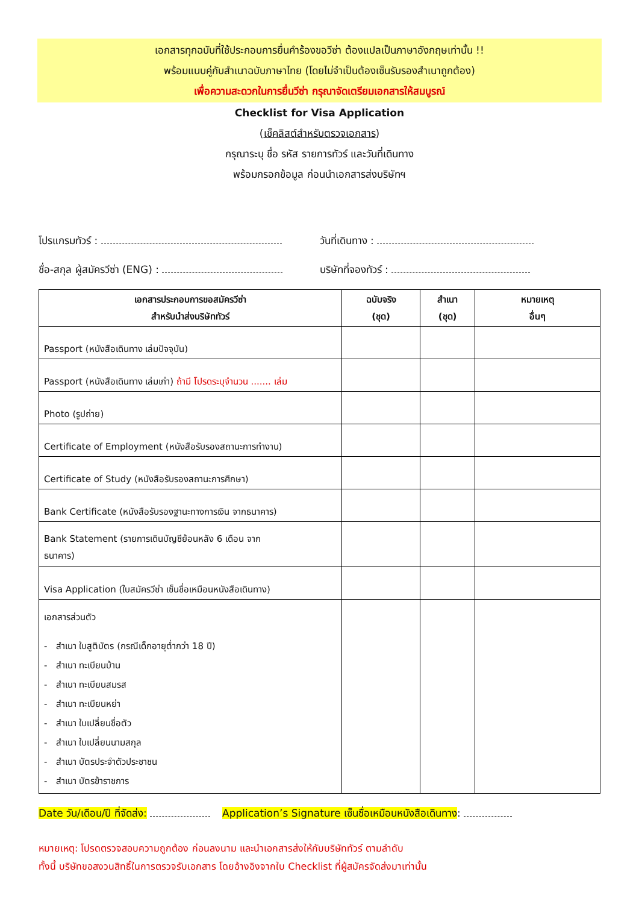เอกสารทุกฉบับที่ใช้ประกอบการยื่นคำร้องขอวีซ่า ต้องแปลเป็นภาษาอังกฤษเท่านั้น !!
พร้อมแนบคู่กับสำเนาฉบับภาษาไทย (โดยไม่จำเป็นต้องเซ็นรับรองสำเนาถูกต้อง)
เพื่อความสะดวกในการยื่นวีซ่า กรุณาจัดเตรียมเอกสารให้สมบูรณ์
Checklist for Visa Application
(เช็คลิสต์สำหรับตรวจเอกสาร)
กรุณาระบุ ชื่อ รหัส รายการทัวร์ และวันที่เดินทาง
พร้อมกรอกข้อมูล ก่อนนำเอกสารส่งบริษัทฯ
โปรแกรมทัวร์ : วันที่เดินทาง :
ชื่อ-สกุล ผู้สมัครวีซ่า (ENG) :
บริษัทที่จองทัวร์ :
| เอกสารประกอบการขอสมัครวีซ่า สำหรับนำส่งบริษัททัวร์ | ฉบับจริง (ชุด) | สำเนา (ชุด) | หมายเหตุ อื่นๆ |
| --- | --- | --- | --- |
| Passport (หนังสือเดินทาง เล่มปัจจุบัน) | | | |
| Passport (หนังสือเดินทาง เล่มเก่า) ถ้ามี โปรดระบุจำนวน ....... เล่ม | | | |
| Photo (รูปถ่าย) | | | |
| Certificate of Employment (หนังสือรับรองสถานะการทำงาน) | | | |
| Certificate of Study (หนังสือรับรองสถานะการศึกษา) | | | |
| Bank Certificate (หนังสือรับรองฐานะทางการเงิน จากธนาคาร) | | | |
| Bank Statement (รายการเดินบัญชีย้อนหลัง 6 เดือน จาก ธนาคาร) | | | |
| Visa Application (ใบสมัครวีซ่า เซ็นชื่อเหมือนหนังสือเดินทาง) | | | |
| เอกสารส่วนตัว - สำเนา ใบสูติบัตร (กรณีเด็กอายุต่ำกว่า 18 ปี) - สำเนา ทะเบียนบ้าน - สำเนา ทะเบียนสมรส - สำเนา ทะเบียนหย่า - สำเนา ใบเปลี่ยนชื่อตัว - สำเนา ใบเปลี่ยนนามสกุล - สำเนา บัตรประจำตัวประชาชน - สำเนา บัตรข้าราชการ | | | |
Date วัน/เดือน/ปี ที่จัดส่ง: Application’s Signature เซ็นชื่อเหมือนหนังสือเดินทาง:
หมายเหตุ: โปรดตรวจสอบความถูกต้อง ก่อนลงนาม และนำเอกสารส่งให้กับบริษัททัวร์ ตามลำดับ
ทั้งนี้ บริษัทขอสงวนสิทธิ์ในการตรวจรับเอกสาร โดยอ้างอิงจากใบ Checklist ที่ผู้สมัครจัดส่งมาเท่านั้น